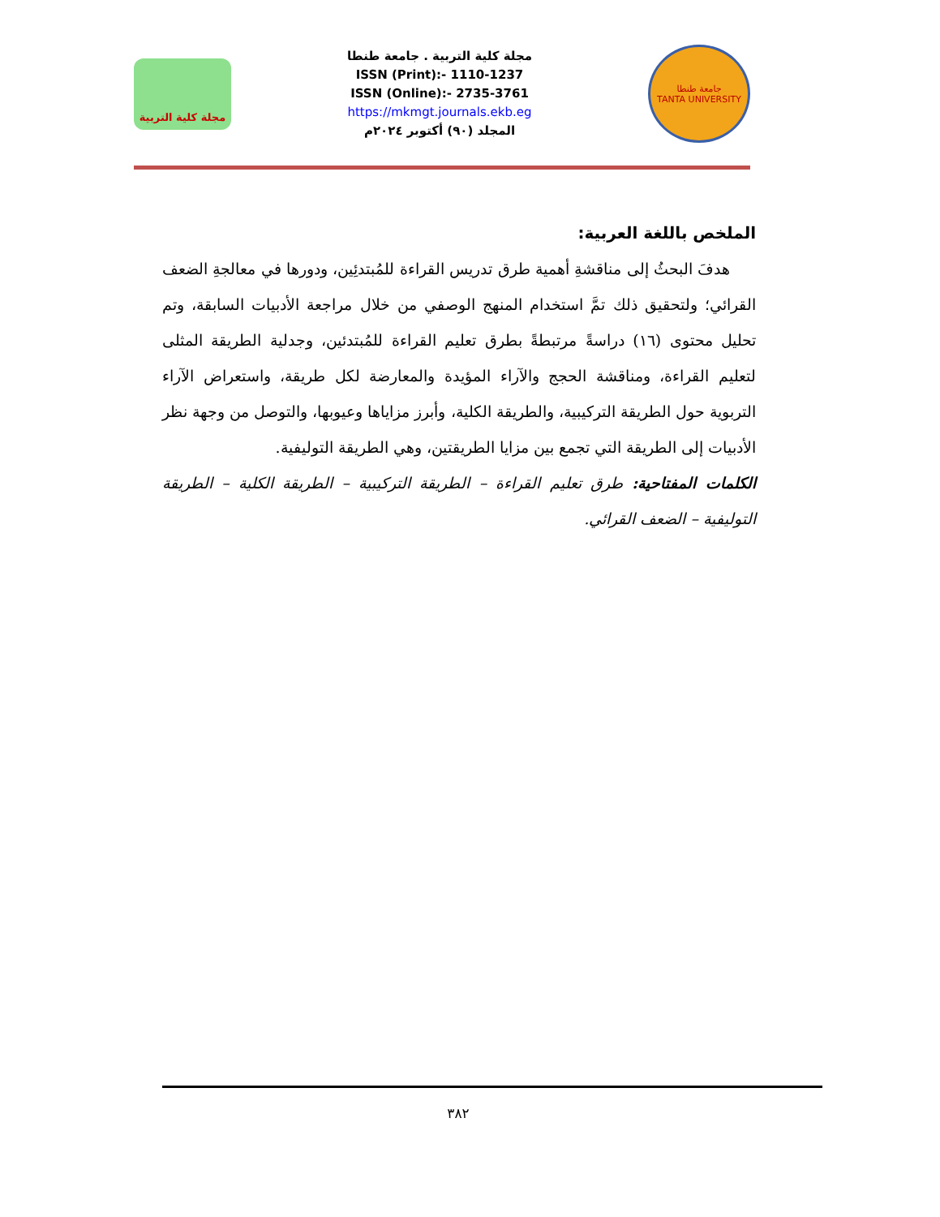مجلة كلية التربية
مجلة كلية التربية . جامعة طنطا
ISSN (Print):- 1110-1237
ISSN (Online):- 2735-3761
https://mkmgt.journals.ekb.eg
المجلد (٩٠) أكتوبر ٢٠٢٤م
جامعة طنطا
TANTA UNIVERSITY
الملخص باللغة العربية:
هدفَ البحثُ إلى مناقشةِ أهمية طرق تدريس القراءة للمُبتدئِين، ودورها في معالجةِ الضعف القرائي؛ ولتحقيق ذلك تمَّ استخدام المنهج الوصفي من خلال مراجعة الأدبيات السابقة، وتم تحليل محتوى (١٦) دراسةً مرتبطةً بطرق تعليم القراءة للمُبتدئين، وجدلية الطريقة المثلى لتعليم القراءة، ومناقشة الحجج والآراء المؤيدة والمعارضة لكل طريقة، واستعراض الآراء التربوية حول الطريقة التركيبية، والطريقة الكلية، وأبرز مزاياها وعيوبها، والتوصل من وجهة نظر الأدبيات إلى الطريقة التي تجمع بين مزايا الطريقتين، وهي الطريقة التوليفية.
الكلمات المفتاحية: طرق تعليم القراءة – الطريقة التركيبية – الطريقة الكلية – الطريقة التوليفية – الضعف القرائي.
٣٨٢